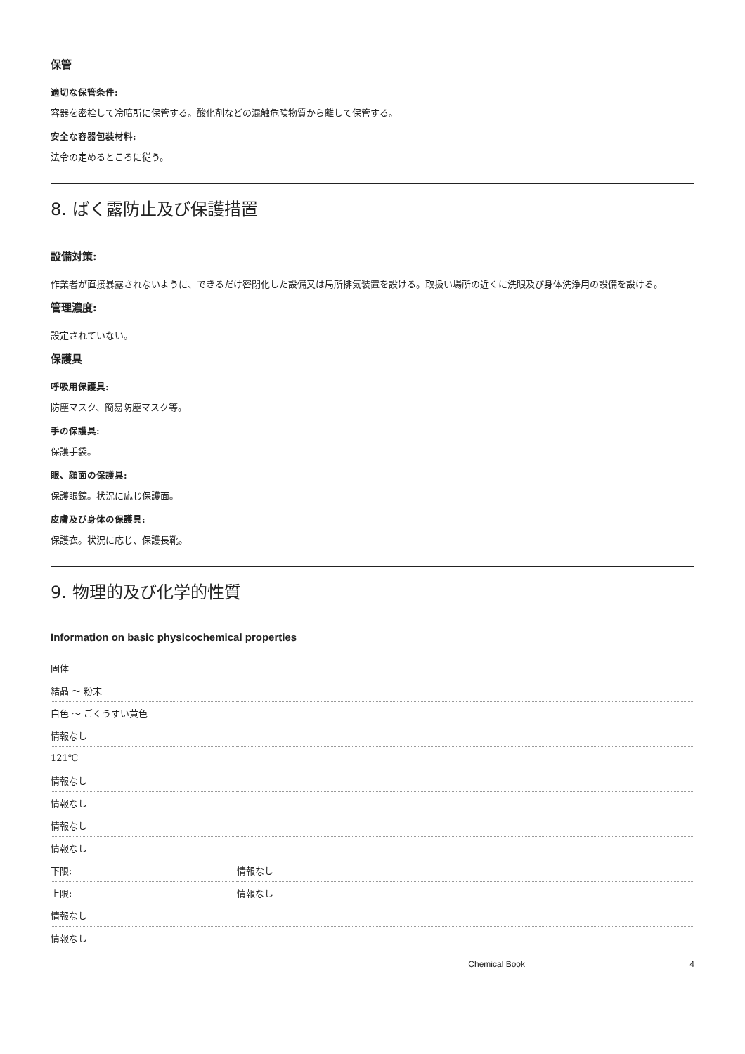保管
適切な保管条件:
容器を密栓して冷暗所に保管する。酸化剤などの混触危険物質から離して保管する。
安全な容器包装材料:
法令の定めるところに従う。
8. ばく露防止及び保護措置
設備対策:
作業者が直接暴露されないように、できるだけ密閉化した設備又は局所排気装置を設ける。取扱い場所の近くに洗眼及び身体洗浄用の設備を設ける。
管理濃度:
設定されていない。
保護具
呼吸用保護具:
防塵マスク、簡易防塵マスク等。
手の保護具:
保護手袋。
眼、顔面の保護具:
保護眼鏡。状況に応じ保護面。
皮膚及び身体の保護具:
保護衣。状況に応じ、保護長靴。
9. 物理的及び化学的性質
Information on basic physicochemical properties
| 固体 | |
| 結晶 ～ 粉末 | |
| 白色 ～ ごくうすい黄色 | |
| 情報なし | |
| 121℃ | |
| 情報なし | |
| 情報なし | |
| 情報なし | |
| 情報なし | |
| 下限: | 情報なし |
| 上限: | 情報なし |
| 情報なし | |
| 情報なし | |
Chemical Book 4